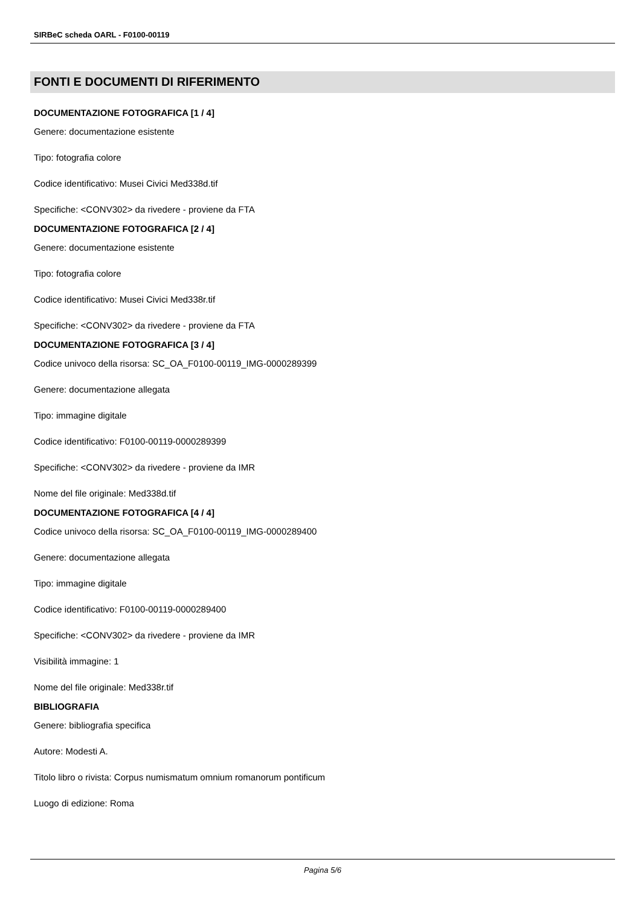SIRBeC scheda OARL - F0100-00119
FONTI E DOCUMENTI DI RIFERIMENTO
DOCUMENTAZIONE FOTOGRAFICA [1 / 4]
Genere: documentazione esistente
Tipo: fotografia colore
Codice identificativo: Musei Civici Med338d.tif
Specifiche: <CONV302> da rivedere - proviene da FTA
DOCUMENTAZIONE FOTOGRAFICA [2 / 4]
Genere: documentazione esistente
Tipo: fotografia colore
Codice identificativo: Musei Civici Med338r.tif
Specifiche: <CONV302> da rivedere - proviene da FTA
DOCUMENTAZIONE FOTOGRAFICA [3 / 4]
Codice univoco della risorsa: SC_OA_F0100-00119_IMG-0000289399
Genere: documentazione allegata
Tipo: immagine digitale
Codice identificativo: F0100-00119-0000289399
Specifiche: <CONV302> da rivedere - proviene da IMR
Nome del file originale: Med338d.tif
DOCUMENTAZIONE FOTOGRAFICA [4 / 4]
Codice univoco della risorsa: SC_OA_F0100-00119_IMG-0000289400
Genere: documentazione allegata
Tipo: immagine digitale
Codice identificativo: F0100-00119-0000289400
Specifiche: <CONV302> da rivedere - proviene da IMR
Visibilità immagine: 1
Nome del file originale: Med338r.tif
BIBLIOGRAFIA
Genere: bibliografia specifica
Autore: Modesti A.
Titolo libro o rivista: Corpus numismatum omnium romanorum pontificum
Luogo di edizione: Roma
Pagina 5/6